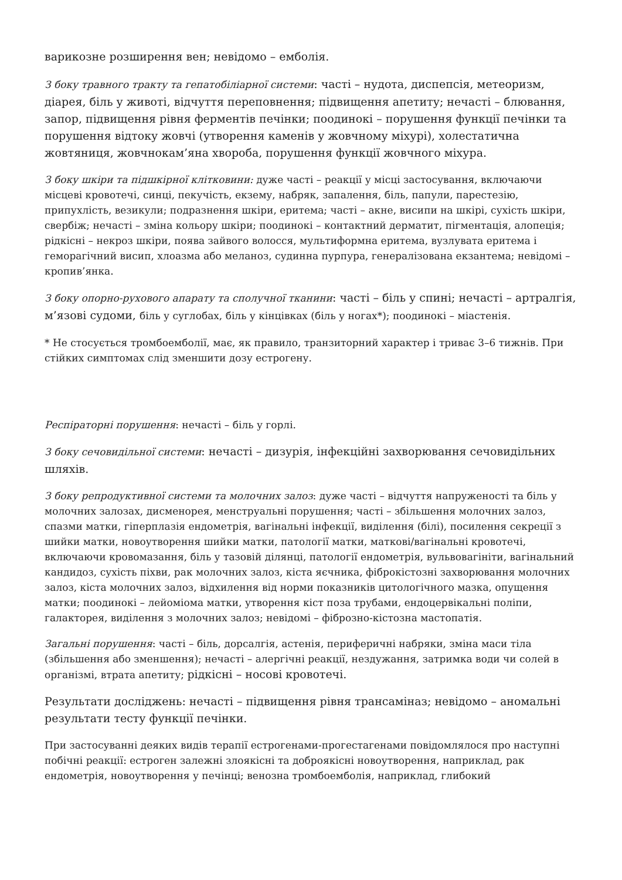варикозне розширення вен; невідомо – емболія.
З боку травного тракту та гепатобіліарної системи: часті – нудота, диспепсія, метеоризм, діарея, біль у животі, відчуття переповнення; підвищення апетиту; нечасті – блювання, запор, підвищення рівня ферментів печінки; поодинокі – порушення функції печінки та порушення відтоку жовчі (утворення каменів у жовчному міхурі), холестатична жовтяниця, жовчнокам’яна хвороба, порушення функції жовчного міхура.
З боку шкіри та підшкірної клітковини: дуже часті – реакції у місці застосування, включаючи місцеві кровотечі, синці, пекучість, екзему, набряк, запалення, біль, папули, парестезію, припухлість, везикули; подразнення шкіри, еритема; часті – акне, висипи на шкірі, сухість шкіри, свербіж; нечасті – зміна кольору шкіри; поодинокі – контактний дерматит, пігментація, алопеція; рідкісні – некроз шкіри, поява зайвого волосся, мультиформна еритема, вузлувата еритема і геморагічний висип, хлоазма або меланоз, судинна пурпура, генералізована екзантема; невідомі – кропив’янка.
З боку опорно-рухового апарату та сполучної тканини: часті – біль у спині; нечасті – артралгія, м’язові судоми, біль у суглобах, біль у кінцівках (біль у ногах*); поодинокі – міастенія.
* Не стосується тромбоемболії, має, як правило, транзиторний характер і триває 3–6 тижнів. При стійких симптомах слід зменшити дозу естрогену.
Респіраторні порушення: нечасті – біль у горлі.
З боку сечовидільної системи: нечасті – дизурія, інфекційні захворювання сечовидільних шляхів.
З боку репродуктивної системи та молочних залоз: дуже часті – відчуття напруженості та біль у молочних залозах, дисменорея, менструальні порушення; часті – збільшення молочних залоз, спазми матки, гіперплазія ендометрія, вагінальні інфекції, виділення (білі), посилення секреції з шийки матки, новоутворення шийки матки, патології матки, маткові/вагінальні кровотечі, включаючи кровомазання, біль у тазовій ділянці, патології ендометрія, вульвовагініти, вагінальний кандидоз, сухість піхви, рак молочних залоз, кіста яєчника, фіброкістозні захворювання молочних залоз, кіста молочних залоз, відхилення від норми показників цитологічного мазка, опущення матки; поодинокі – лейоміома матки, утворення кіст поза трубами, ендоцервікальні поліпи, галакторея, виділення з молочних залоз; невідомі – фіброзно-кістозна мастопатія.
Загальні порушення: часті – біль, дорсалгія, астенія, периферичні набряки, зміна маси тіла (збільшення або зменшення); нечасті – алергічні реакції, нездужання, затримка води чи солей в організмі, втрата апетиту; рідкісні – носові кровотечі.
Результати досліджень: нечасті – підвищення рівня трансаміназ; невідомо – аномальні результати тесту функції печінки.
При застосуванні деяких видів терапії естрогенами-прогестагенами повідомлялося про наступні побічні реакції: естроген залежні злоякісні та доброякісні новоутворення, наприклад, рак ендометрія, новоутворення у печінці; венозна тромбоемболія, наприклад, глибокий